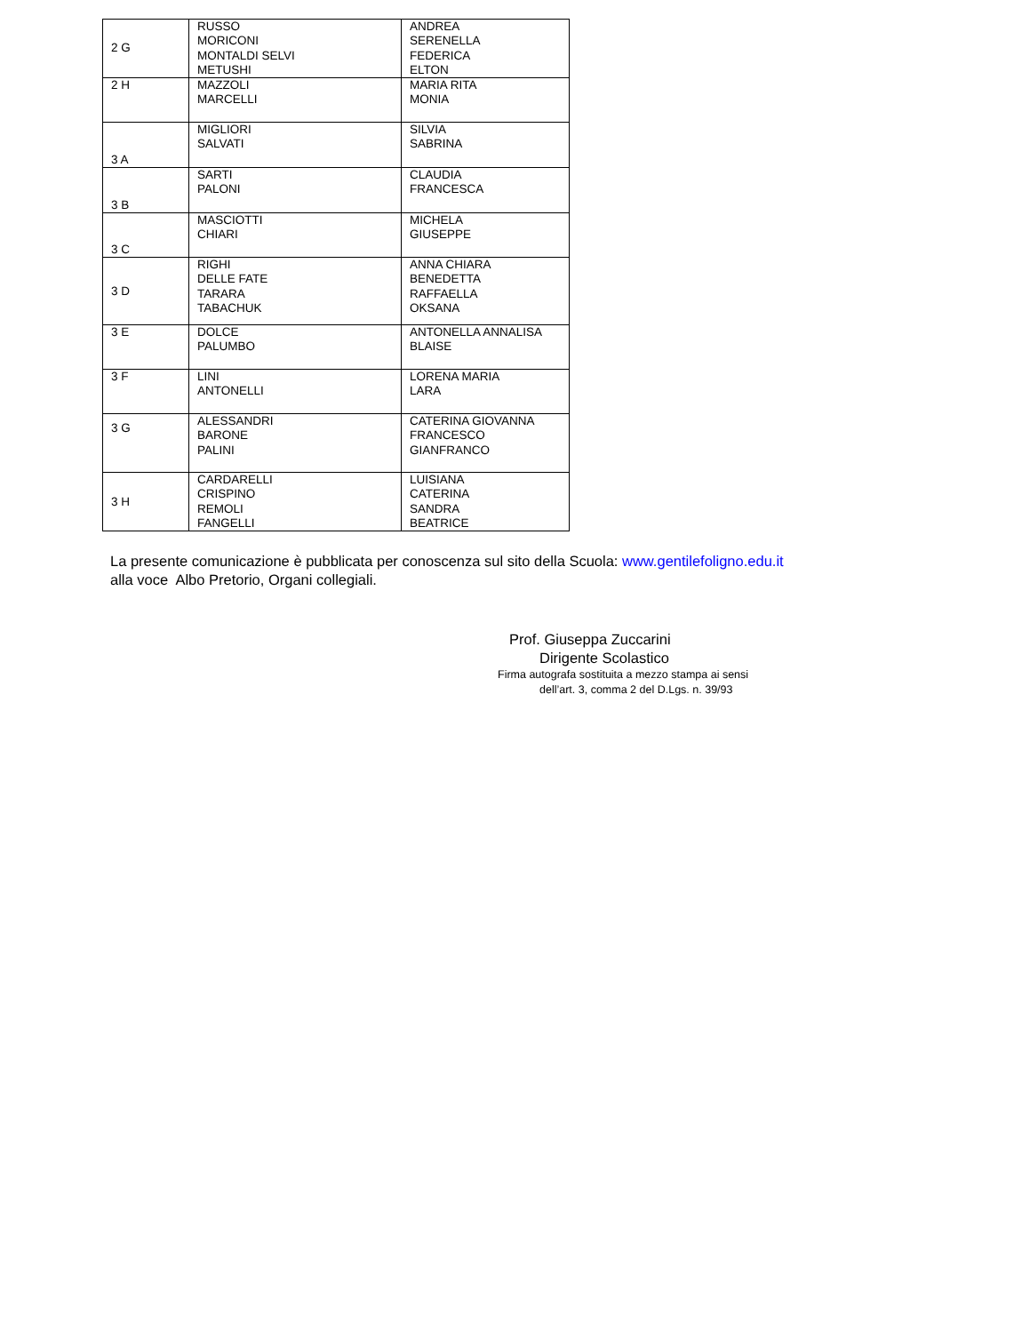| 2 G | RUSSO MORICONI MONTALDI SELVI METUSHI | ANDREA SERENELLA FEDERICA ELTON |
| 2 H | MAZZOLI MARCELLI | MARIA RITA MONIA |
| 3 A | MIGLIORI SALVATI | SILVIA SABRINA |
| 3 B | SARTI PALONI | CLAUDIA FRANCESCA |
| 3 C | MASCIOTTI CHIARI | MICHELA GIUSEPPE |
| 3 D | RIGHI DELLE FATE TARARA TABACHUK | ANNA CHIARA BENEDETTA RAFFAELLA OKSANA |
| 3 E | DOLCE PALUMBO | ANTONELLA ANNALISA BLAISE |
| 3 F | LINI ANTONELLI | LORENA MARIA LARA |
| 3 G | ALESSANDRI BARONE PALINI | CATERINA GIOVANNA FRANCESCO GIANFRANCO |
| 3 H | CARDARELLI CRISPINO REMOLI FANGELLI | LUISIANA CATERINA SANDRA BEATRICE |
La presente comunicazione è pubblicata per conoscenza sul sito della Scuola: www.gentilefoligno.edu.it
alla voce Albo Pretorio, Organi collegiali.
Prof. Giuseppa Zuccarini
Dirigente Scolastico
Firma autografa sostituita a mezzo stampa ai sensi
dell’art. 3, comma 2 del D.Lgs. n. 39/93